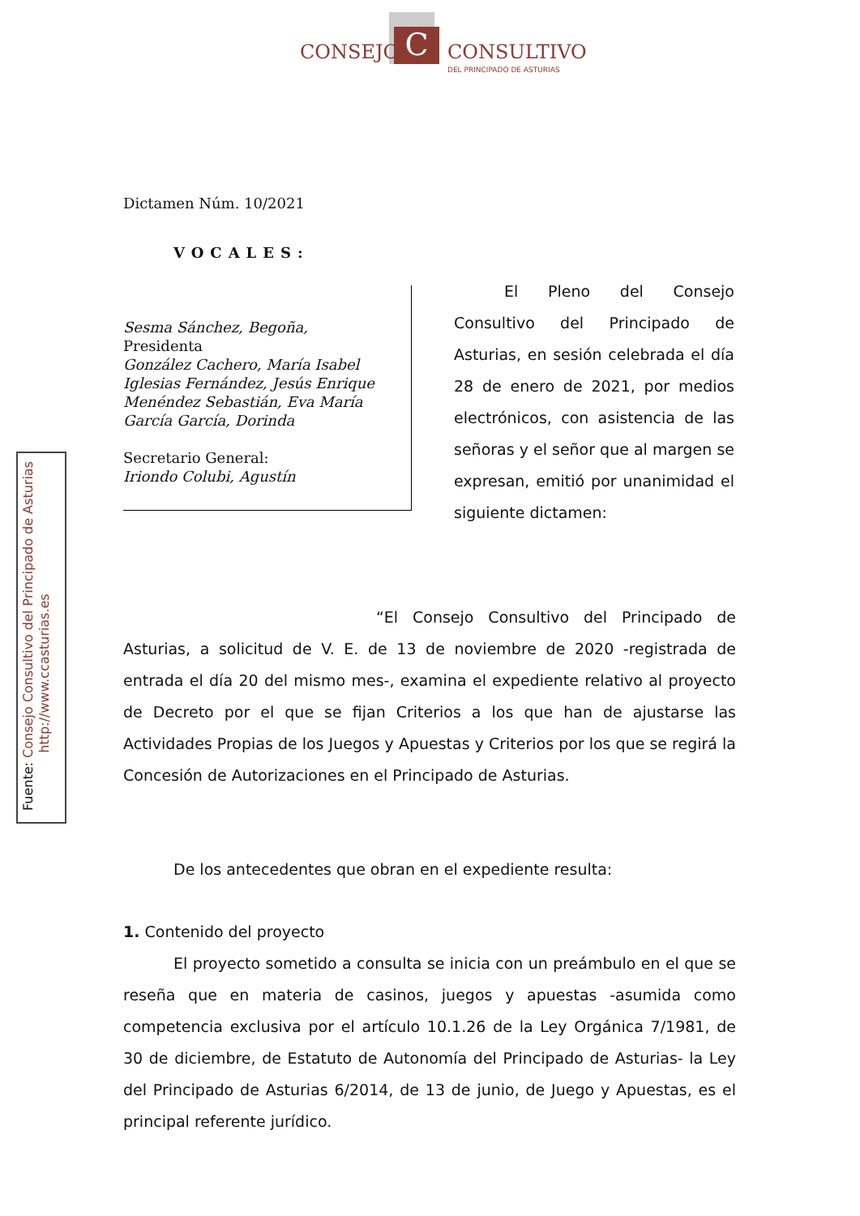C
CONSEJO CONSULTIVO
DEL PRINCIPADO DE ASTURIAS
Fuente: Consejo Consultivo del Principado de Asturias
http://www.ccasturias.es
Dictamen Núm. 10/2021
VOCALES:
Sesma Sánchez, Begoña,
Presidenta
González Cachero, María Isabel
Iglesias Fernández, Jesús Enrique
Menéndez Sebastián, Eva María
García García, Dorinda
Secretario General:
Iriondo Colubi, Agustín
El Pleno del Consejo Consultivo del Principado de Asturias, en sesión celebrada el día 28 de enero de 2021, por medios electrónicos, con asistencia de las señoras y el señor que al margen se expresan, emitió por unanimidad el siguiente dictamen:
“El Consejo Consultivo del Principado de Asturias, a solicitud de V. E. de 13 de noviembre de 2020 -registrada de entrada el día 20 del mismo mes-, examina el expediente relativo al proyecto de Decreto por el que se fijan Criterios a los que han de ajustarse las Actividades Propias de los Juegos y Apuestas y Criterios por los que se regirá la Concesión de Autorizaciones en el Principado de Asturias.
De los antecedentes que obran en el expediente resulta:
1. Contenido del proyecto
El proyecto sometido a consulta se inicia con un preámbulo en el que se reseña que en materia de casinos, juegos y apuestas -asumida como competencia exclusiva por el artículo 10.1.26 de la Ley Orgánica 7/1981, de 30 de diciembre, de Estatuto de Autonomía del Principado de Asturias- la Ley del Principado de Asturias 6/2014, de 13 de junio, de Juego y Apuestas, es el principal referente jurídico.